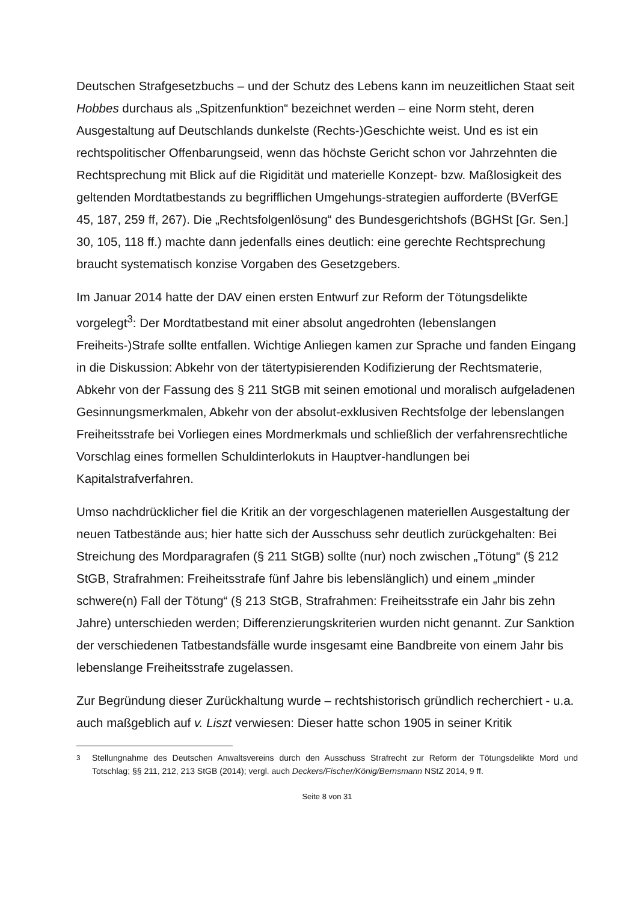Deutschen Strafgesetzbuchs – und der Schutz des Lebens kann im neuzeitlichen Staat seit Hobbes durchaus als „Spitzenfunktion“ bezeichnet werden – eine Norm steht, deren Ausgestaltung auf Deutschlands dunkelste (Rechts-)Geschichte weist. Und es ist ein rechtspolitischer Offenbarungseid, wenn das höchste Gericht schon vor Jahrzehnten die Rechtsprechung mit Blick auf die Rigidität und materielle Konzept- bzw. Maßlosigkeit des geltenden Mordtatbestands zu begrifflichen Umgehungs-strategien aufforderte (BVerfGE 45, 187, 259 ff, 267). Die „Rechtsfolgenlösung“ des Bundesgerichtshofs (BGHSt [Gr. Sen.] 30, 105, 118 ff.) machte dann jedenfalls eines deutlich: eine gerechte Rechtsprechung braucht systematisch konzise Vorgaben des Gesetzgebers.
Im Januar 2014 hatte der DAV einen ersten Entwurf zur Reform der Tötungsdelikte vorgelegt<sup>3</sup>: Der Mordtatbestand mit einer absolut angedrohten (lebenslangen Freiheits-)Strafe sollte entfallen. Wichtige Anliegen kamen zur Sprache und fanden Eingang in die Diskussion: Abkehr von der tätertypisierenden Kodifizierung der Rechtsmaterie, Abkehr von der Fassung des § 211 StGB mit seinen emotional und moralisch aufgeladenen Gesinnungsmerkmalen, Abkehr von der absolut-exklusiven Rechtsfolge der lebenslangen Freiheitsstrafe bei Vorliegen eines Mordmerkmals und schließlich der verfahrensrechtliche Vorschlag eines formellen Schuldinterlokuts in Hauptver-handlungen bei Kapitalstrafverfahren.
Umso nachdrücklicher fiel die Kritik an der vorgeschlagenen materiellen Ausgestaltung der neuen Tatbestände aus; hier hatte sich der Ausschuss sehr deutlich zurückgehalten: Bei Streichung des Mordparagrafen (§ 211 StGB) sollte (nur) noch zwischen „Tötung“ (§ 212 StGB, Strafrahmen: Freiheitsstrafe fünf Jahre bis lebenslänglich) und einem „minder schwere(n) Fall der Tötung“ (§ 213 StGB, Strafrahmen: Freiheitsstrafe ein Jahr bis zehn Jahre) unterschieden werden; Differenzierungskriterien wurden nicht genannt. Zur Sanktion der verschiedenen Tatbestandsfälle wurde insgesamt eine Bandbreite von einem Jahr bis lebenslange Freiheitsstrafe zugelassen.
Zur Begründung dieser Zurückhaltung wurde – rechtshistorisch gründlich recherchiert - u.a. auch maßgeblich auf v. Liszt verwiesen: Dieser hatte schon 1905 in seiner Kritik
<sup>3</sup> Stellungnahme des Deutschen Anwaltsvereins durch den Ausschuss Strafrecht zur Reform der Tötungsdelikte Mord und Totschlag; §§ 211, 212, 213 StGB (2014); vergl. auch Deckers/Fischer/König/Bernsmann NStZ 2014, 9 ff.
Seite 8 von 31